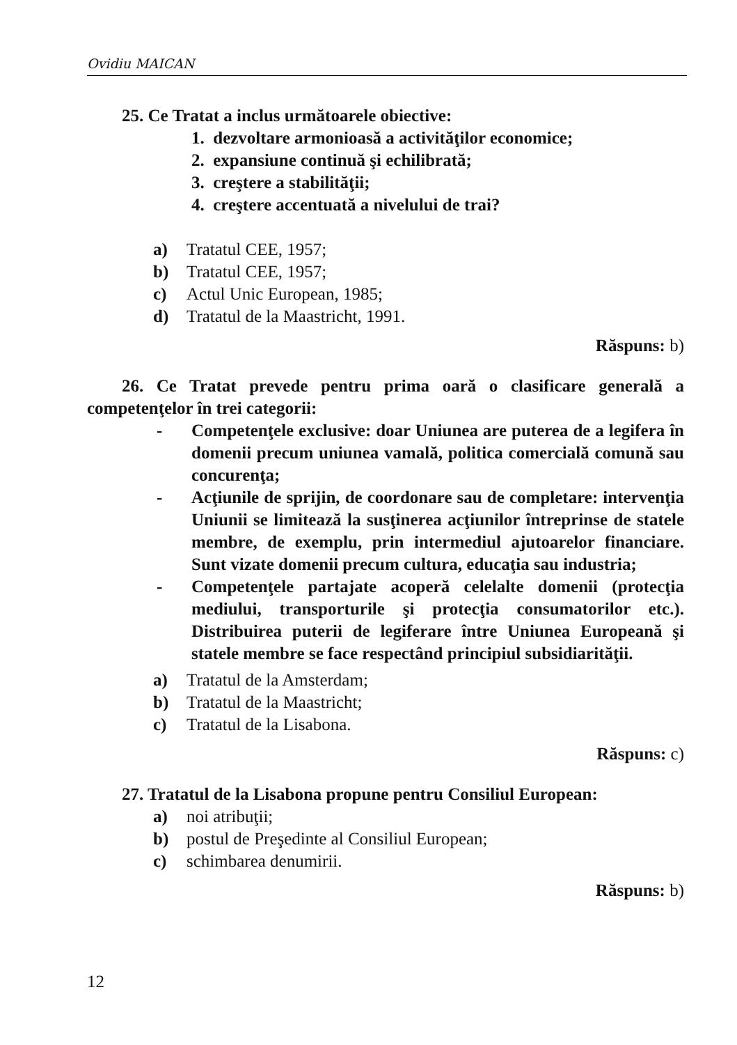Ovidiu MAICAN
25. Ce Tratat a inclus următoarele obiective:
1. dezvoltare armonioasă a activităţilor economice;
2. expansiune continuă şi echilibrată;
3. creştere a stabilităţii;
4. creştere accentuată a nivelului de trai?
a) Tratatul CEE, 1957;
b) Tratatul CEE, 1957;
c) Actul Unic European, 1985;
d) Tratatul de la Maastricht, 1991.
Răspuns: b)
26. Ce Tratat prevede pentru prima oară o clasificare generală a competenţelor în trei categorii:
- Competenţele exclusive: doar Uniunea are puterea de a legifera în domenii precum uniunea vamală, politica comercială comună sau concurenţa;
- Acţiunile de sprijin, de coordonare sau de completare: intervenţia Uniunii se limitează la susţinerea acţiunilor întreprinse de statele membre, de exemplu, prin intermediul ajutoarelor financiare. Sunt vizate domenii precum cultura, educaţia sau industria;
- Competenţele partajate acoperă celelalte domenii (protecţia mediului, transporturile şi protecţia consumatorilor etc.). Distribuirea puterii de legiferare între Uniunea Europeană şi statele membre se face respectând principiul subsidiarităţii.
a) Tratatul de la Amsterdam;
b) Tratatul de la Maastricht;
c) Tratatul de la Lisabona.
Răspuns: c)
27. Tratatul de la Lisabona propune pentru Consiliul European:
a) noi atribuţii;
b) postul de Preşedinte al Consiliul European;
c) schimbarea denumirii.
Răspuns: b)
12